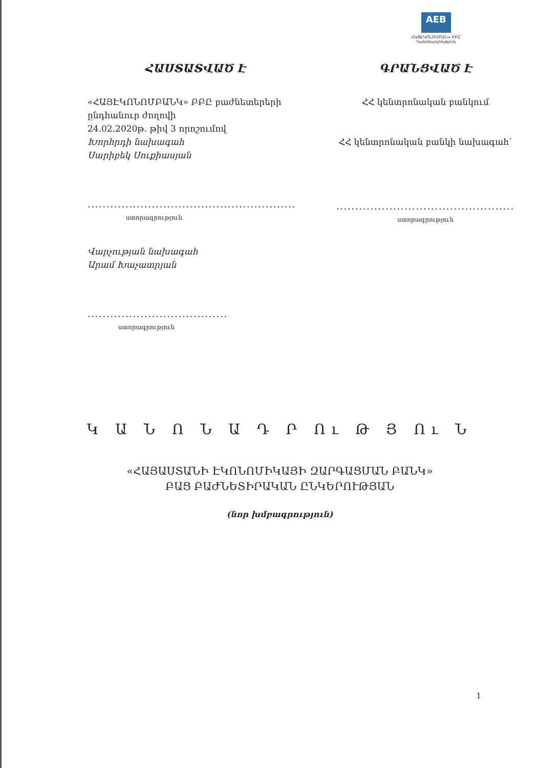AEB
ՀԱՅԷԿՈՆՈՄԲԱՆԿ ԲԲԸ
Կանոնադրություն
ՀԱՍՏԱՏՎԱԾ Է
«ՀԱՅԷԿՈՆՈՄԲԱՆԿ» ԲԲԸ բաժնետերերի
ընդհանուր ժողովի
24.02.2020թ. թիվ 3 որոշումով
Խորհրդի նախագահ
Սարիբեկ Սուքիասյան
.......................................................
ստորագրություն
Վարչության նախագահ
Արամ Խաչատրյան
.....................................
ստորագրություն
ԳՐԱՆՑՎԱԾ Է
ՀՀ կենտրոնական բանկում
ՀՀ կենտրոնական բանկի նախագահ՝
...............................................
ստորագրություն
Կ Ա Ն Ո Ն Ա Դ Ր Ու Թ Յ Ու Ն
«ՀԱՅԱՍՏԱՆԻ ԷԿՈՆՈՄԻԿԱՅԻ ԶԱՐԳԱՑՄԱՆ ԲԱՆԿ»
ԲԱՑ ԲԱԺՆԵՏԻՐԱԿԱՆ ԸՆԿԵՐՈՒԹՅԱՆ
(նոր խմբագրություն)
1